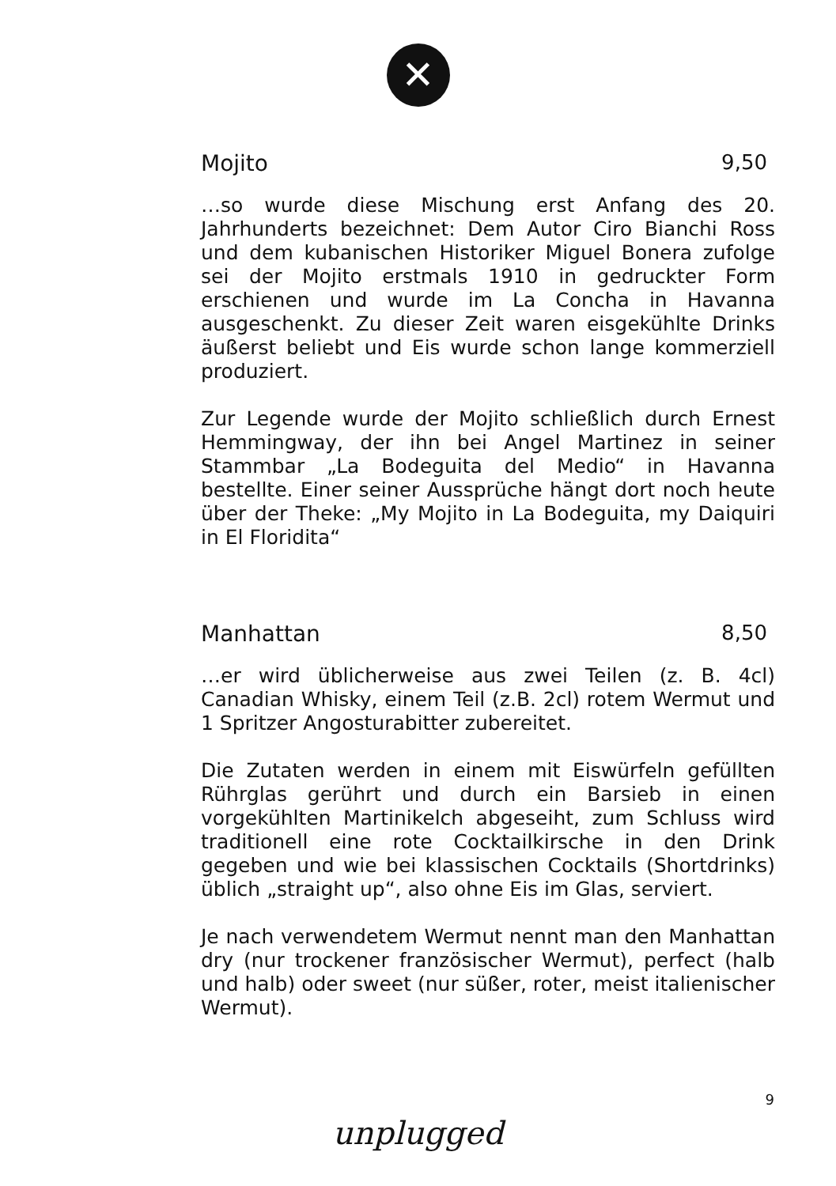✕
Mojito 9,50
…so wurde diese Mischung erst Anfang des 20. Jahrhunderts bezeichnet: Dem Autor Ciro Bianchi Ross und dem kubanischen Historiker Miguel Bonera zufolge sei der Mojito erstmals 1910 in gedruckter Form erschienen und wurde im La Concha in Havanna ausgeschenkt. Zu dieser Zeit waren eisgekühlte Drinks äußerst beliebt und Eis wurde schon lange kommerziell produziert.
Zur Legende wurde der Mojito schließlich durch Ernest Hemmingway, der ihn bei Angel Martinez in seiner Stammbar „La Bodeguita del Medio“ in Havanna bestellte. Einer seiner Aussprüche hängt dort noch heute über der Theke: „My Mojito in La Bodeguita, my Daiquiri in El Floridita“
Manhattan 8,50
…er wird üblicherweise aus zwei Teilen (z. B. 4cl) Canadian Whisky, einem Teil (z.B. 2cl) rotem Wermut und 1 Spritzer Angosturabitter zubereitet.
Die Zutaten werden in einem mit Eiswürfeln gefüllten Rührglas gerührt und durch ein Barsieb in einen vorgekühlten Martinikelch abgeseiht, zum Schluss wird traditionell eine rote Cocktailkirsche in den Drink gegeben und wie bei klassischen Cocktails (Shortdrinks) üblich „straight up“, also ohne Eis im Glas, serviert.
Je nach verwendetem Wermut nennt man den Manhattan dry (nur trockener französischer Wermut), perfect (halb und halb) oder sweet (nur süßer, roter, meist italienischer Wermut).
9
unplugged